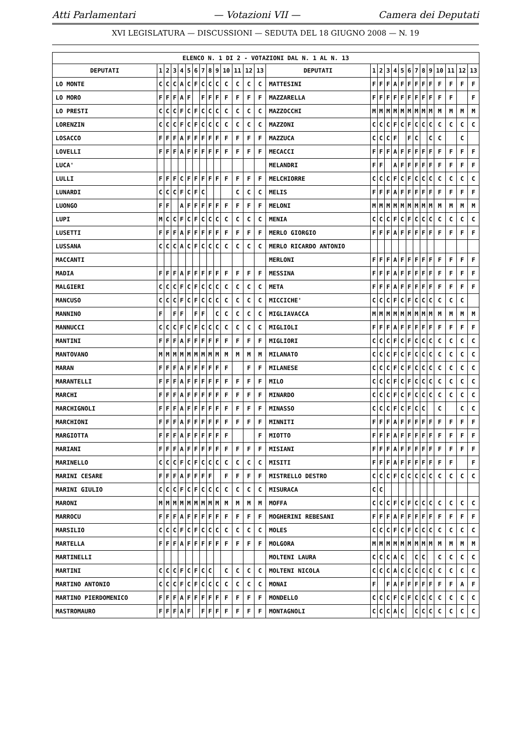Atti Parlamentari — Votazioni VII — Camera dei Deputati
XVI LEGISLATURA — DISCUSSIONI — SEDUTA DEL 18 GIUGNO 2008 — N. 19
| ELENCO N. 1 DI 2 - VOTAZIONI DAL N. 1 AL N. 13 | | | | | | | | | | | | | | | | | | | | | | | | | | | |
| --- | --- | --- | --- | --- | --- | --- | --- | --- | --- | --- | --- | --- | --- | --- | --- | --- | --- | --- | --- | --- | --- | --- | --- | --- | --- | --- | --- |
| DEPUTATI | 1 | 2 | 3 | 4 | 5 | 6 | 7 | 8 | 9 | 10 | 11 | 12 | 13 | DEPUTATI | 1 | 2 | 3 | 4 | 5 | 6 | 7 | 8 | 9 | 10 | 11 | 12 | 13 |
| LO MONTE | C | C | C | A | C | F | C | C | C | C | C | C | C | MATTESINI | F | F | F | A | F | F | F | F | F | F | F | F | F |
| LO MORO | F | F | F | A | F | | F | F | F | F | F | F | F | MAZZARELLA | F | F | F | F | F | F | F | F | F | F | F | | F |
| LO PRESTI | C | C | C | F | C | F | C | C | C | C | C | C | C | MAZZOCCHI | M | M | M | M | M | M | M | M | M | M | M | M | M |
| LORENZIN | C | C | C | F | C | F | C | C | C | C | C | C | C | MAZZONI | C | C | C | F | C | F | C | C | C | C | C | C | C |
| LOSACCO | F | F | F | A | F | F | F | F | F | F | F | F | F | MAZZUCA | C | C | C | F | | F | C | | C | C | | C | |
| LOVELLI | F | F | F | A | F | F | F | F | F | F | F | F | F | MECACCI | F | F | F | A | F | F | F | F | F | F | F | F | F |
| LUCA' | | | | | | | | | | | | | | MELANDRI | F | F | | A | F | F | F | F | F | F | F | F | F |
| LULLI | F | F | F | C | F | F | F | F | F | F | F | F | F | MELCHIORRE | C | C | C | F | C | F | C | C | C | C | C | C | C |
| LUNARDI | C | C | C | F | C | F | C | | | | C | C | C | MELIS | F | F | F | A | F | F | F | F | F | F | F | F | F |
| LUONGO | F | F | | A | F | F | F | F | F | F | F | F | F | MELONI | M | M | M | M | M | M | M | M | M | M | M | M | M |
| LUPI | M | C | C | F | C | F | C | C | C | C | C | C | C | MENIA | C | C | C | F | C | F | C | C | C | C | C | C | C |
| LUSETTI | F | F | F | A | F | F | F | F | F | F | F | F | F | MERLO GIORGIO | F | F | F | A | F | F | F | F | F | F | F | F | F |
| LUSSANA | C | C | C | A | C | F | C | C | C | C | C | C | C | MERLO RICARDO ANTONIO | | | | | | | | | | | | | |
| MACCANTI | | | | | | | | | | | | | | MERLONI | F | F | F | A | F | F | F | F | F | F | F | F | F |
| MADIA | F | F | F | A | F | F | F | F | F | F | F | F | F | MESSINA | F | F | F | A | F | F | F | F | F | F | F | F | F |
| MALGIERI | C | C | C | F | C | F | C | C | C | C | C | C | C | META | F | F | F | A | F | F | F | F | F | F | F | F | F |
| MANCUSO | C | C | C | F | C | F | C | C | C | C | C | C | C | MICCICHE' | C | C | C | F | C | F | C | C | C | C | C | C | |
| MANNINO | F | | F | F | | F | F | | C | C | C | C | C | MIGLIAVACCA | M | M | M | M | M | M | M | M | M | M | M | M | M |
| MANNUCCI | C | C | C | F | C | F | C | C | C | C | C | C | C | MIGLIOLI | F | F | F | A | F | F | F | F | F | F | F | F | F |
| MANTINI | F | F | F | A | F | F | F | F | F | F | F | F | F | MIGLIORI | C | C | C | F | C | F | C | C | C | C | C | C | C |
| MANTOVANO | M | M | M | M | M | M | M | M | M | M | M | M | M | MILANATO | C | C | C | F | C | F | C | C | C | C | C | C | C |
| MARAN | F | F | F | A | F | F | F | F | F | F | | F | F | MILANESE | C | C | C | F | C | F | C | C | C | C | C | C | C |
| MARANTELLI | F | F | F | A | F | F | F | F | F | F | F | F | F | MILO | C | C | C | F | C | F | C | C | C | C | C | C | C |
| MARCHI | F | F | F | A | F | F | F | F | F | F | F | F | F | MINARDO | C | C | C | F | C | F | C | C | C | C | C | C | C |
| MARCHIGNOLI | F | F | F | A | F | F | F | F | F | F | F | F | F | MINASSO | C | C | C | F | C | F | C | C | | C | | C | C |
| MARCHIONI | F | F | F | A | F | F | F | F | F | F | F | F | F | MINNITI | F | F | F | A | F | F | F | F | F | F | F | F | F |
| MARGIOTTA | F | F | F | A | F | F | F | F | F | F | | | F | MIOTTO | F | F | F | A | F | F | F | F | F | F | F | F | F |
| MARIANI | F | F | F | A | F | F | F | F | F | F | F | F | F | MISIANI | F | F | F | A | F | F | F | F | F | F | F | F | F |
| MARINELLO | C | C | C | F | C | F | C | C | C | C | C | C | C | MISITI | F | F | F | A | F | F | F | F | F | F | F | | F |
| MARINI CESARE | F | F | F | A | F | F | F | F | | F | F | F | F | MISTRELLO DESTRO | C | C | C | F | C | C | C | C | C | C | C | C | C |
| MARINI GIULIO | C | C | C | F | C | F | C | C | C | C | C | C | C | MISURACA | C | C | | | | | | | | | | | |
| MARONI | M | M | M | M | M | M | M | M | M | M | M | M | M | MOFFA | C | C | C | F | C | F | C | C | C | C | C | C | C |
| MARROCU | F | F | F | A | F | F | F | F | F | F | F | F | F | MOGHERINI REBESANI | F | F | F | A | F | F | F | F | F | F | F | F | F |
| MARSILIO | C | C | C | F | C | F | C | C | C | C | C | C | C | MOLES | C | C | C | F | C | F | C | C | C | C | C | C | C |
| MARTELLA | F | F | F | A | F | F | F | F | F | F | F | F | F | MOLGORA | M | M | M | M | M | M | M | M | M | M | M | M | M |
| MARTINELLI | | | | | | | | | | | | | | MOLTENI LAURA | C | C | C | A | C | | C | C | | C | C | C | C |
| MARTINI | C | C | C | F | C | F | C | C | | C | C | C | C | MOLTENI NICOLA | C | C | C | A | C | C | C | C | C | C | C | C | C |
| MARTINO ANTONIO | C | C | C | F | C | F | C | C | C | C | C | C | C | MONAI | F | | F | A | F | F | F | F | F | F | F | A | F |
| MARTINO PIERDOMENICO | F | F | F | A | F | F | F | F | F | F | F | F | F | MONDELLO | C | C | C | F | C | F | C | C | C | C | C | C | C |
| MASTROMAURO | F | F | F | A | F | | F | F | F | F | F | F | F | MONTAGNOLI | C | C | C | A | C | | C | C | C | C | C | C | C |